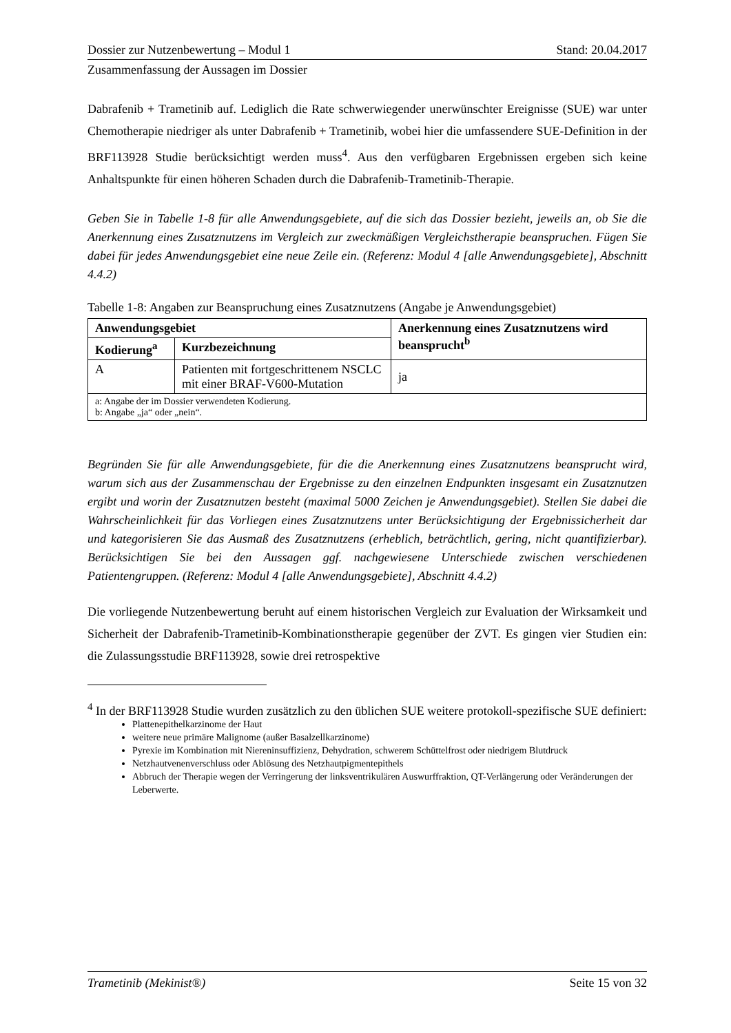Dossier zur Nutzenbewertung – Modul 1 Stand: 20.04.2017
Zusammenfassung der Aussagen im Dossier
Dabrafenib + Trametinib auf. Lediglich die Rate schwerwiegender unerwünschter Ereignisse (SUE) war unter Chemotherapie niedriger als unter Dabrafenib + Trametinib, wobei hier die umfassendere SUE-Definition in der BRF113928 Studie berücksichtigt werden muss<sup>4</sup>. Aus den verfügbaren Ergebnissen ergeben sich keine Anhaltspunkte für einen höheren Schaden durch die Dabrafenib-Trametinib-Therapie.
Geben Sie in Tabelle 1-8 für alle Anwendungsgebiete, auf die sich das Dossier bezieht, jeweils an, ob Sie die Anerkennung eines Zusatznutzens im Vergleich zur zweckmäßigen Vergleichstherapie beanspruchen. Fügen Sie dabei für jedes Anwendungsgebiet eine neue Zeile ein. (Referenz: Modul 4 [alle Anwendungsgebiete], Abschnitt 4.4.2)
Tabelle 1-8: Angaben zur Beanspruchung eines Zusatznutzens (Angabe je Anwendungsgebiet)
| Anwendungsgebiet | | Anerkennung eines Zusatznutzens wird beansprucht<sup>b</sup> |
| --- | --- | --- |
| Kodierung<sup>a</sup> | Kurzbezeichnung | |
| A | Patienten mit fortgeschrittenem NSCLC mit einer BRAF-V600-Mutation | ja |
| a: Angabe der im Dossier verwendeten Kodierung. b: Angabe „ja“ oder „nein“. | | |
Begründen Sie für alle Anwendungsgebiete, für die die Anerkennung eines Zusatznutzens beansprucht wird, warum sich aus der Zusammenschau der Ergebnisse zu den einzelnen Endpunkten insgesamt ein Zusatznutzen ergibt und worin der Zusatznutzen besteht (maximal 5000 Zeichen je Anwendungsgebiet). Stellen Sie dabei die Wahrscheinlichkeit für das Vorliegen eines Zusatznutzens unter Berücksichtigung der Ergebnissicherheit dar und kategorisieren Sie das Ausmaß des Zusatznutzens (erheblich, beträchtlich, gering, nicht quantifizierbar). Berücksichtigen Sie bei den Aussagen ggf. nachgewiesene Unterschiede zwischen verschiedenen Patientengruppen. (Referenz: Modul 4 [alle Anwendungsgebiete], Abschnitt 4.4.2)
Die vorliegende Nutzenbewertung beruht auf einem historischen Vergleich zur Evaluation der Wirksamkeit und Sicherheit der Dabrafenib-Trametinib-Kombinationstherapie gegenüber der ZVT. Es gingen vier Studien ein: die Zulassungsstudie BRF113928, sowie drei retrospektive
<sup>4</sup> In der BRF113928 Studie wurden zusätzlich zu den üblichen SUE weitere protokoll-spezifische SUE definiert:
Plattenepithelkarzinome der Haut
weitere neue primäre Malignome (außer Basalzellkarzinome)
Pyrexie im Kombination mit Niereninsuffizienz, Dehydration, schwerem Schüttelfrost oder niedrigem Blutdruck
Netzhautvenenverschluss oder Ablösung des Netzhautpigmentepithels
Abbruch der Therapie wegen der Verringerung der linksventrikulären Auswurffraktion, QT-Verlängerung oder Veränderungen der Leberwerte.
Trametinib (Mekinist®) Seite 15 von 32